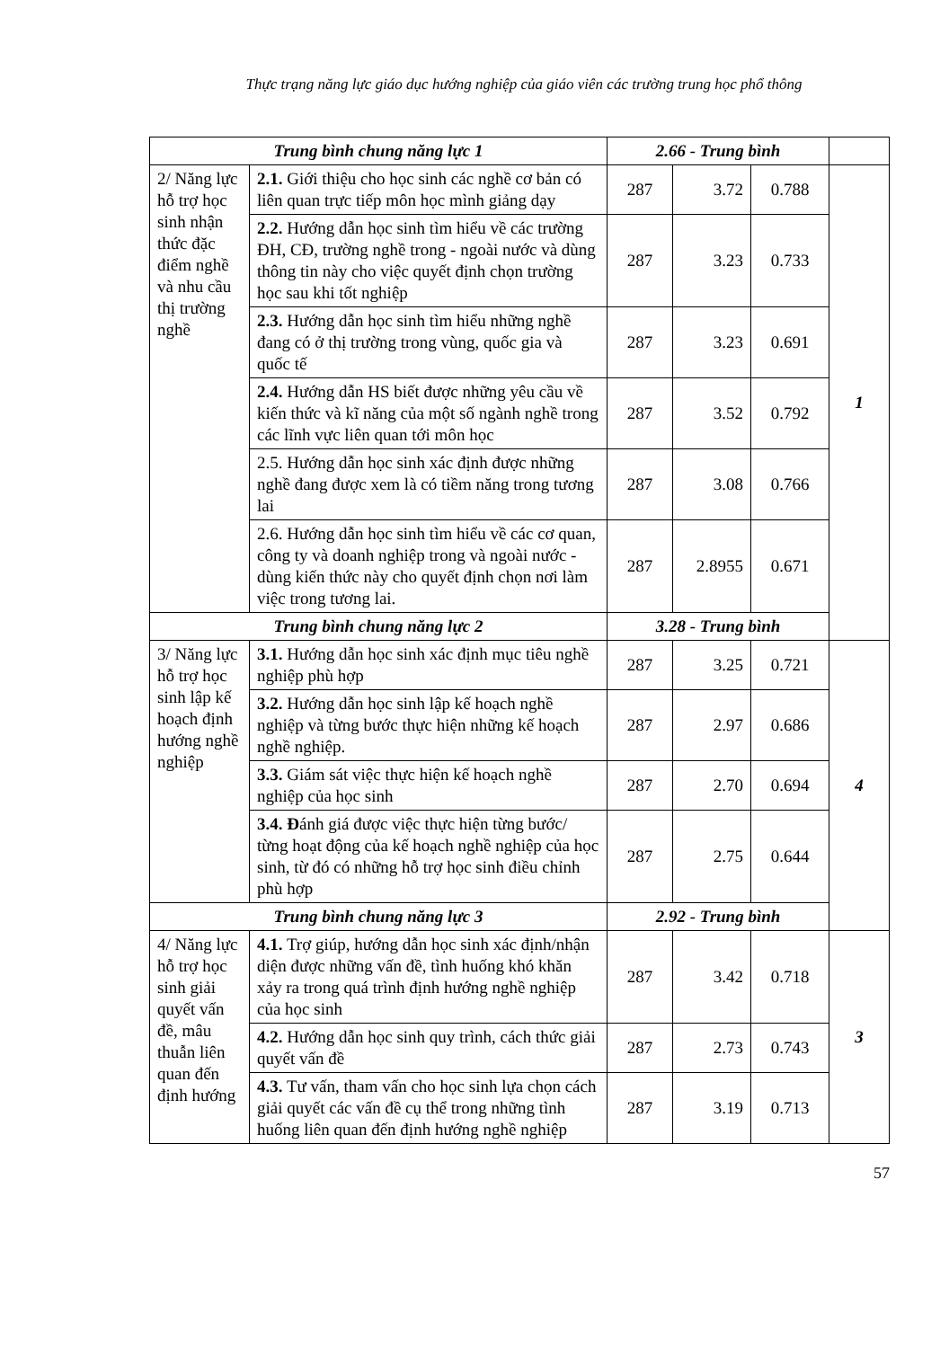Thực trạng năng lực giáo dục hướng nghiệp của giáo viên các trường trung học phổ thông
| Trung bình chung năng lực 1 | | 2.66 - Trung bình | | | |
| 2/ Năng lực hỗ trợ học sinh nhận thức đặc điểm nghề và nhu cầu thị trường nghề | 2.1. Giới thiệu cho học sinh các nghề cơ bản có liên quan trực tiếp môn học mình giảng dạy | 287 | 3.72 | 0.788 | 1 |
| | 2.2. Hướng dẫn học sinh tìm hiểu về các trường ĐH, CĐ, trường nghề trong - ngoài nước và dùng thông tin này cho việc quyết định chọn trường học sau khi tốt nghiệp | 287 | 3.23 | 0.733 | |
| | 2.3. Hướng dẫn học sinh tìm hiểu những nghề đang có ở thị trường trong vùng, quốc gia và quốc tế | 287 | 3.23 | 0.691 | |
| | 2.4. Hướng dẫn HS biết được những yêu cầu về kiến thức và kĩ năng của một số ngành nghề trong các lĩnh vực liên quan tới môn học | 287 | 3.52 | 0.792 | |
| | 2.5. Hướng dẫn học sinh xác định được những nghề đang được xem là có tiềm năng trong tương lai | 287 | 3.08 | 0.766 | |
| | 2.6. Hướng dẫn học sinh tìm hiểu về các cơ quan, công ty và doanh nghiệp trong và ngoài nước - dùng kiến thức này cho quyết định chọn nơi làm việc trong tương lai. | 287 | 2.8955 | 0.671 | |
| Trung bình chung năng lực 2 | | 3.28 - Trung bình | | | |
| 3/ Năng lực hỗ trợ học sinh lập kế hoạch định hướng nghề nghiệp | 3.1. Hướng dẫn học sinh xác định mục tiêu nghề nghiệp phù hợp | 287 | 3.25 | 0.721 | 4 |
| | 3.2. Hướng dẫn học sinh lập kế hoạch nghề nghiệp và từng bước thực hiện những kế hoạch nghề nghiệp. | 287 | 2.97 | 0.686 | |
| | 3.3. Giám sát việc thực hiện kế hoạch nghề nghiệp của học sinh | 287 | 2.70 | 0.694 | |
| | 3.4. Đ ánh giá được việc thực hiện từng bước/ từng hoạt động của kế hoạch nghề nghiệp của học sinh, từ đó có những hỗ trợ học sinh điều chỉnh phù hợp | 287 | 2.75 | 0.644 | |
| Trung bình chung năng lực 3 | | 2.92 - Trung bình | | | |
| 4/ Năng lực hỗ trợ học sinh giải quyết vấn đề, mâu thuẫn liên quan đến định hướng | 4.1. Trợ giúp, hướng dẫn học sinh xác định/nhận diện được những vấn đề, tình huống khó khăn xảy ra trong quá trình định hướng nghề nghiệp của học sinh | 287 | 3.42 | 0.718 | 3 |
| | 4.2. Hướng dẫn học sinh quy trình, cách thức giải quyết vấn đề | 287 | 2.73 | 0.743 | |
| | 4.3. Tư vấn, tham vấn cho học sinh lựa chọn cách giải quyết các vấn đề cụ thể trong những tình huống liên quan đến định hướng nghề nghiệp | 287 | 3.19 | 0.713 | |
57